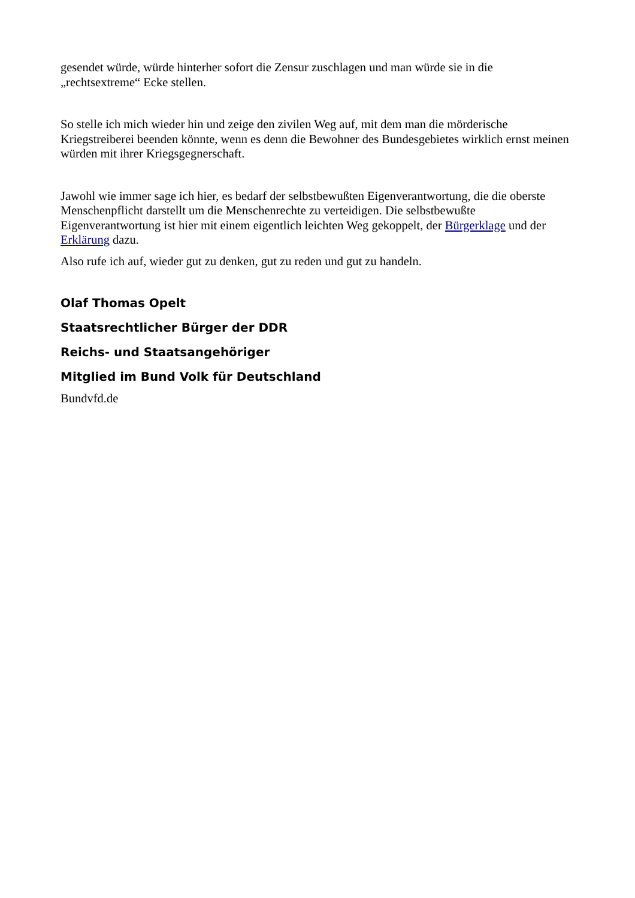gesendet würde, würde hinterher sofort die Zensur zuschlagen und man würde sie in die „rechtsextreme“ Ecke stellen.
So stelle ich mich wieder hin und zeige den zivilen Weg auf, mit dem man die mörderische Kriegstreiberei beenden könnte, wenn es denn die Bewohner des Bundesgebietes wirklich ernst meinen würden mit ihrer Kriegsgegnerschaft.
Jawohl wie immer sage ich hier, es bedarf der selbstbewußten Eigenverantwortung, die die oberste Menschenpflicht darstellt um die Menschenrechte zu verteidigen. Die selbstbewußte Eigenverantwortung ist hier mit einem eigentlich leichten Weg gekoppelt, der Bürgerklage und der Erklärung dazu.
Also rufe ich auf, wieder gut zu denken, gut zu reden und gut zu handeln.
Olaf Thomas Opelt
Staatsrechtlicher Bürger der DDR
Reichs- und Staatsangehöriger
Mitglied im Bund Volk für Deutschland
Bundvfd.de